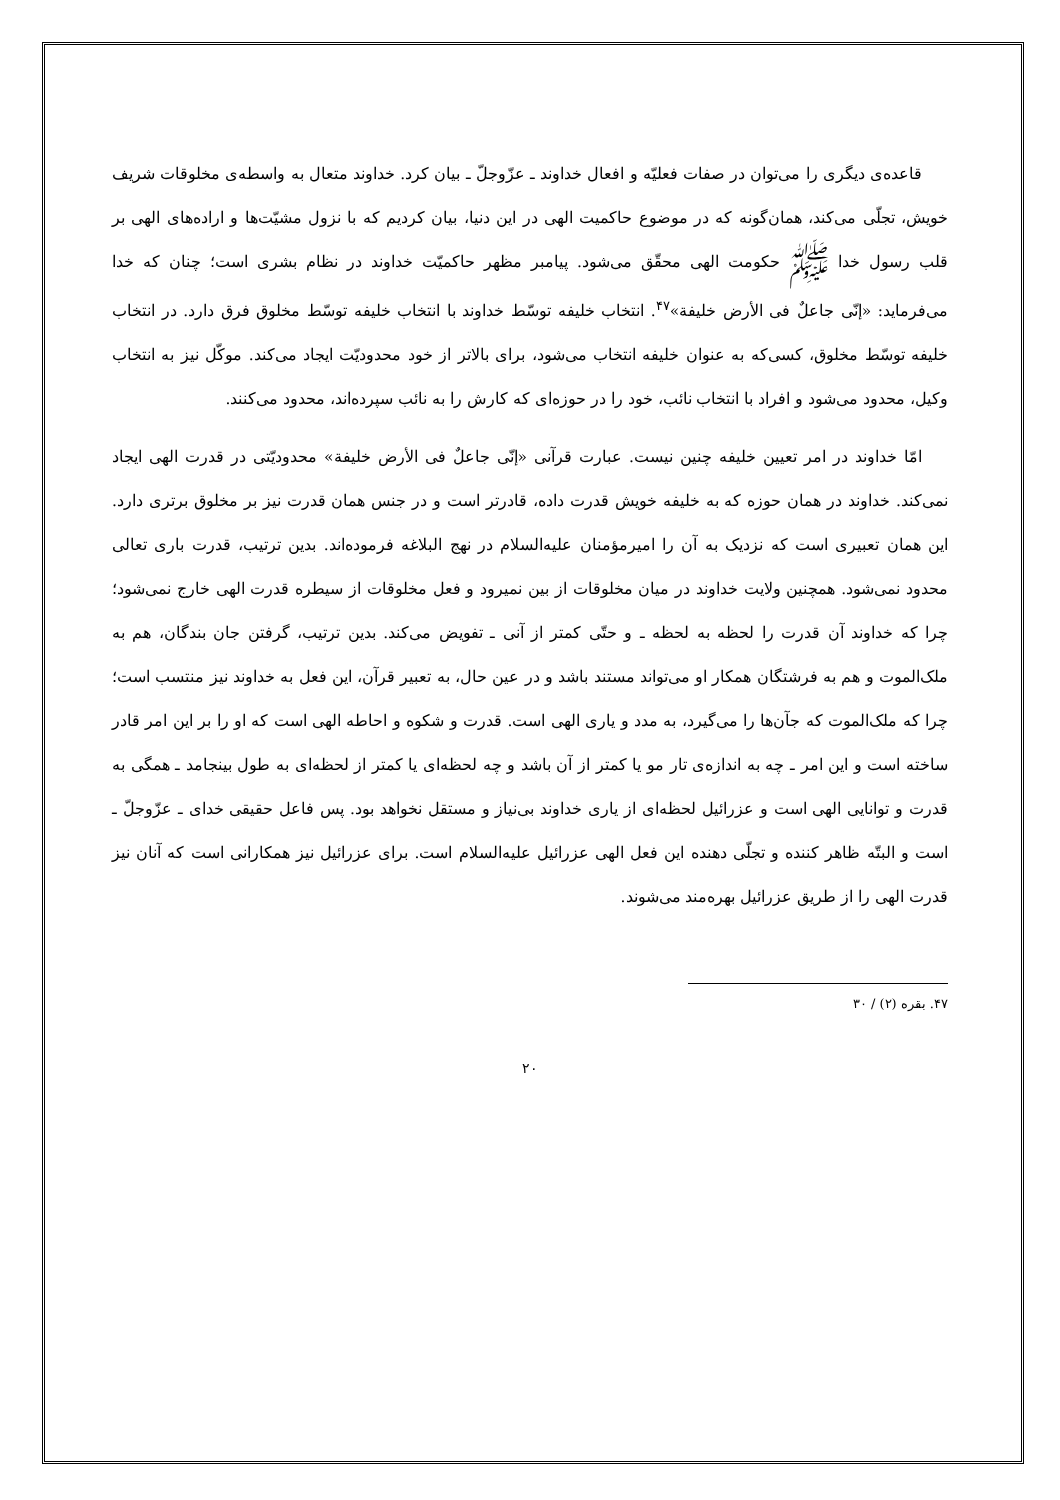قاعده‌ی دیگری را می‌توان در صفات فعلیّه و افعال خداوند ـ عزّوجلّ ـ بیان کرد. خداوند متعال به واسطه‌ی مخلوقات شریف خویش، تجلّی می‌کند، همان‌گونه که در موضوع حاکمیت الهی در این دنیا، بیان کردیم که با نزول مشیّت‌ها و اراده‌های الهی بر قلب رسول خدا ﷺ حکومت الهی محقّق می‌شود. پیامبر مظهر حاکمیّت خداوند در نظام بشری است؛ چنان که خدا می‌فرماید: «إنّی جاعلٌ فی الأرض خلیفة»<sup>۴۷</sup>. انتخاب خلیفه توسّط خداوند با انتخاب خلیفه توسّط مخلوق فرق دارد. در انتخاب خلیفه توسّط مخلوق، کسی‌که به عنوان خلیفه انتخاب می‌شود، برای بالاتر از خود محدودیّت ایجاد می‌کند. موکّل نیز به انتخاب وکیل، محدود می‌شود و افراد با انتخاب نائب، خود را در حوزه‌ای که کارش را به نائب سپرده‌اند، محدود می‌کنند.
امّا خداوند در امر تعیین خلیفه چنین نیست. عبارت قرآنی «إنّی جاعلٌ فی الأرض خلیفة» محدودیّتی در قدرت الهی ایجاد نمی‌کند. خداوند در همان حوزه که به خلیفه خویش قدرت داده، قادرتر است و در جنس همان قدرت نیز بر مخلوق برتری دارد. این همان تعبیری است که نزدیک به آن را امیرمؤمنان علیه‌السلام در نهج البلاغه فرموده‌اند. بدین ترتیب، قدرت باری تعالی محدود نمی‌شود. همچنین ولایت خداوند در میان مخلوقات از بین نمیرود و فعل مخلوقات از سیطره قدرت الهی خارج نمی‌شود؛ چرا که خداوند آن قدرت را لحظه به لحظه ـ و حتّی کمتر از آنی ـ تفویض می‌کند. بدین ترتیب، گرفتن جان بندگان، هم به ملک‌الموت و هم به فرشتگان همکار او می‌تواند مستند باشد و در عین حال، به تعبیر قرآن، این فعل به خداوند نیز منتسب است؛ چرا که ملک‌الموت که جآن‌ها را می‌گیرد، به مدد و یاری الهی است. قدرت و شکوه و احاطه الهی است که او را بر این امر قادر ساخته است و این امر ـ چه به اندازه‌ی تار مو یا کمتر از آن باشد و چه لحظه‌ای یا کمتر از لحظه‌ای به طول بینجامد ـ همگی به قدرت و توانایی الهی است و عزرائیل لحظه‌ای از یاری خداوند بی‌نیاز و مستقل نخواهد بود. پس فاعل حقیقی خدای ـ عزّوجلّ ـ است و البتّه ظاهر کننده و تجلّی دهنده این فعل الهی عزرائیل علیه‌السلام است. برای عزرائیل نیز همکارانی است که آنان نیز قدرت الهی را از طریق عزرائیل بهره‌مند می‌شوند.
۴۷. بقره (۲) / ۳۰
۲۰